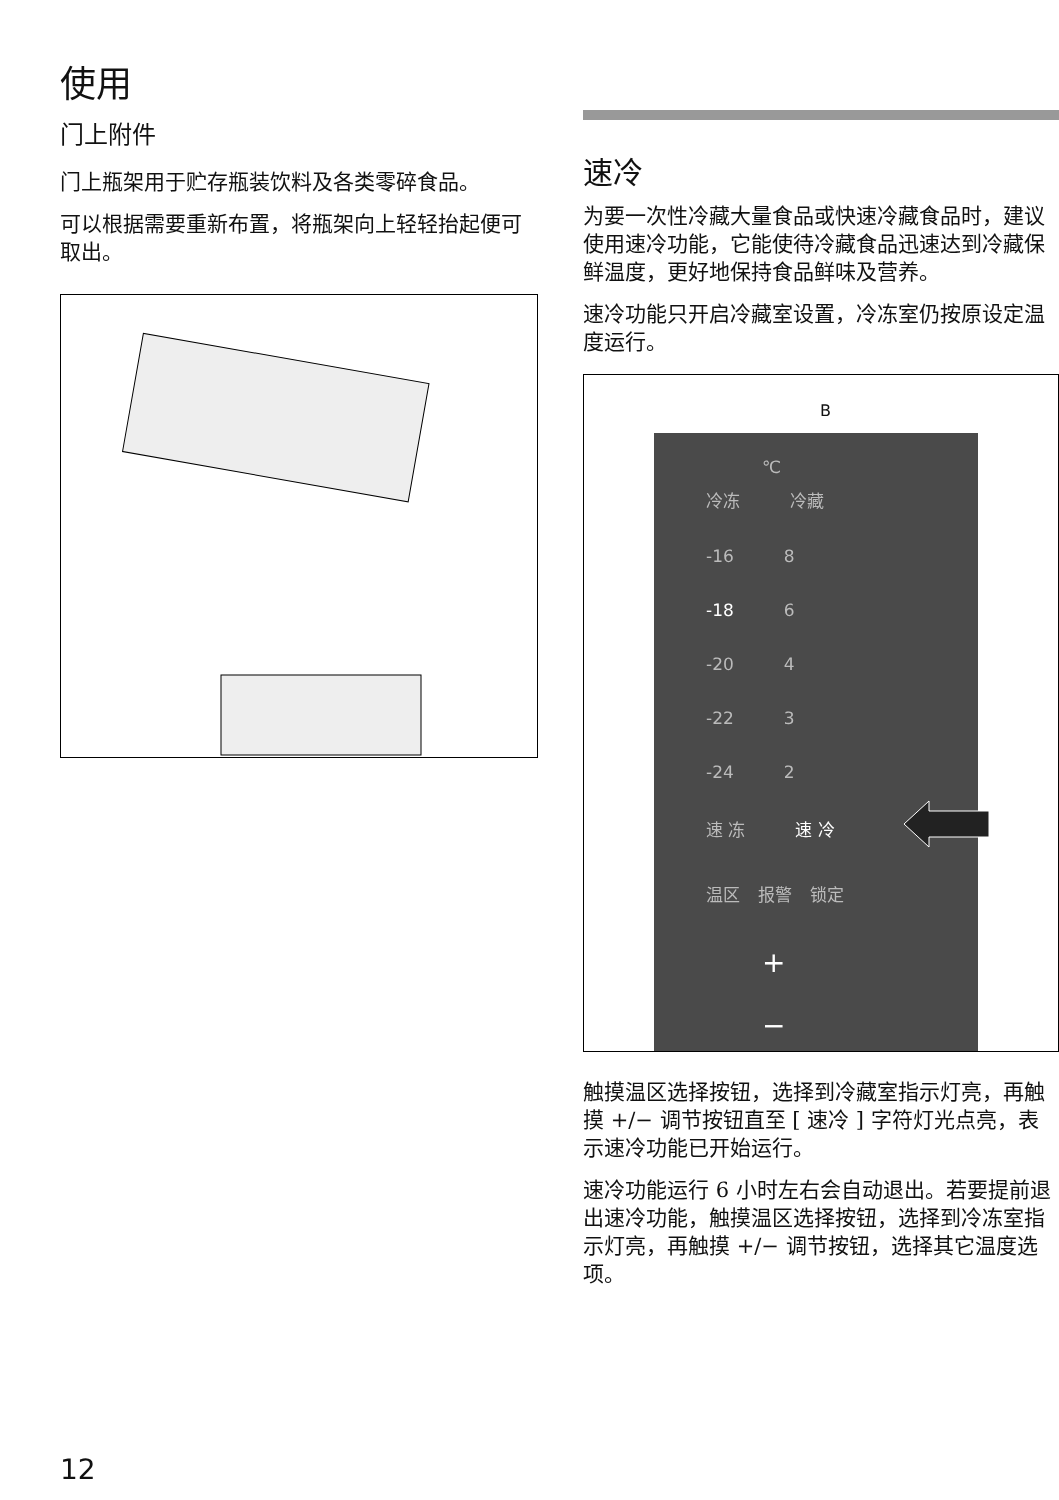使用
门上附件
门上瓶架用于贮存瓶装饮料及各类零碎食品。
可以根据需要重新布置，将瓶架向上轻轻抬起便可取出。
速冷
为要一次性冷藏大量食品或快速冷藏食品时，建议使用速冷功能，它能使待冷藏食品迅速达到冷藏保鲜温度，更好地保持食品鲜味及营养。
速冷功能只开启冷藏室设置，冷冻室仍按原设定温度运行。
B
℃
冷冻 冷藏
-16 8
-18 6
-20 4
-22 3
-24 2
速 冻 速 冷
温区 报警 锁定
+
−
触摸温区选择按钮，选择到冷藏室指示灯亮，再触摸 +/− 调节按钮直至 [ 速冷 ] 字符灯光点亮，表示速冷功能已开始运行。
速冷功能运行 6 小时左右会自动退出。若要提前退出速冷功能，触摸温区选择按钮，选择到冷冻室指示灯亮，再触摸 +/− 调节按钮，选择其它温度选项。
12